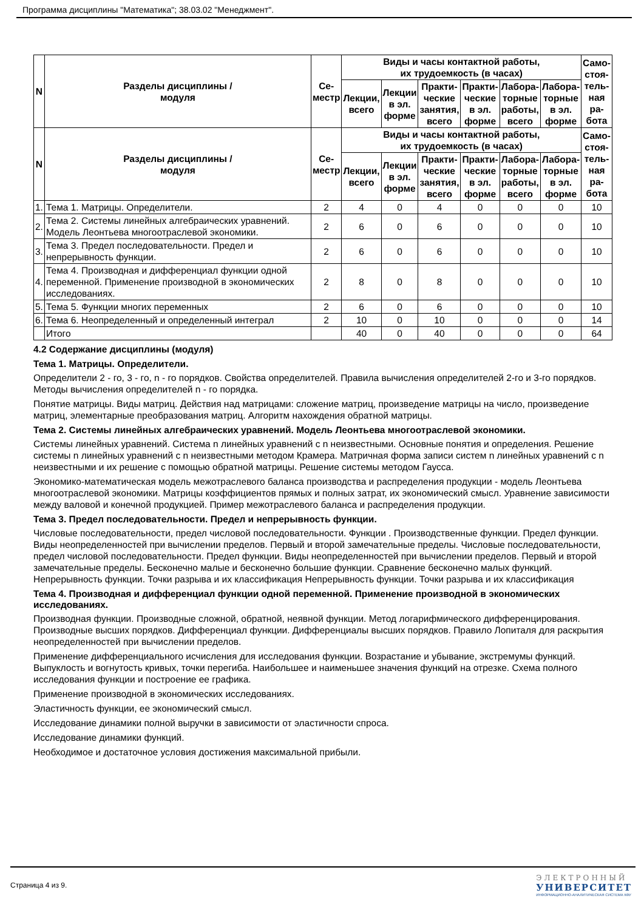Программа дисциплины "Математика"; 38.03.02 "Менеджмент".
| N | Разделы дисциплины / модуля | Се- местр | Виды и часы контактной работы, их трудоемкость (в часах) | | | | | | Само- стоя- тель- ная ра- бота |
| --- | --- | --- | --- | --- | --- | --- | --- | --- | --- |
| | | | Лекции, всего | Лекции в эл. форме | Практи- ческие занятия, всего | Практи- ческие в эл. форме | Лабора- торные работы, всего | Лабора- торные в эл. форме | |
| N | Разделы дисциплины / модуля | Се- местр | Виды и часы контактной работы, их трудоемкость (в часах) | | | | | | Само- стоя- тель- ная ра- бота |
| | | | Лекции, всего | Лекции в эл. форме | Практи- ческие занятия, всего | Практи- ческие в эл. форме | Лабора- торные работы, всего | Лабора- торные в эл. форме | |
| 1. | Тема 1. Матрицы. Определители. | 2 | 4 | 0 | 4 | 0 | 0 | 0 | 10 |
| 2. | Тема 2. Системы линейных алгебраических уравнений. Модель Леонтьева многоотраслевой экономики. | 2 | 6 | 0 | 6 | 0 | 0 | 0 | 10 |
| 3. | Тема 3. Предел последовательности. Предел и непрерывность функции. | 2 | 6 | 0 | 6 | 0 | 0 | 0 | 10 |
| 4. | Тема 4. Производная и дифференциал функции одной переменной. Применение производной в экономических исследованиях. | 2 | 8 | 0 | 8 | 0 | 0 | 0 | 10 |
| 5. | Тема 5. Функции многих переменных | 2 | 6 | 0 | 6 | 0 | 0 | 0 | 10 |
| 6. | Тема 6. Неопределенный и определенный интеграл | 2 | 10 | 0 | 10 | 0 | 0 | 0 | 14 |
| | Итого | | 40 | 0 | 40 | 0 | 0 | 0 | 64 |
4.2 Содержание дисциплины (модуля)
Тема 1. Матрицы. Определители.
Определители 2 - го, 3 - го, n - го порядков. Свойства определителей. Правила вычисления определителей 2-го и 3-го порядков. Методы вычисления определителей n - го порядка.
Понятие матрицы. Виды матриц. Действия над матрицами: сложение матриц, произведение матрицы на число, произведение матриц, элементарные преобразования матриц. Алгоритм нахождения обратной матрицы.
Тема 2. Системы линейных алгебраических уравнений. Модель Леонтьева многоотраслевой экономики.
Системы линейных уравнений. Система n линейных уравнений с n неизвестными. Основные понятия и определения. Решение системы n линейных уравнений с n неизвестными методом Крамера. Матричная форма записи систем n линейных уравнений с n неизвестными и их решение с помощью обратной матрицы. Решение системы методом Гаусса.
Экономико-математическая модель межотраслевого баланса производства и распределения продукции - модель Леонтьева многоотраслевой экономики. Матрицы коэффициентов прямых и полных затрат, их экономический смысл. Уравнение зависимости между валовой и конечной продукцией. Пример межотраслевого баланса и распределения продукции.
Тема 3. Предел последовательности. Предел и непрерывность функции.
Числовые последовательности, предел числовой последовательности. Функции . Производственные функции. Предел функции. Виды неопределенностей при вычислении пределов. Первый и второй замечательные пределы. Числовые последовательности, предел числовой последовательности. Предел функции. Виды неопределенностей при вычислении пределов. Первый и второй замечательные пределы. Бесконечно малые и бесконечно большие функции. Сравнение бесконечно малых функций. Непрерывность функции. Точки разрыва и их классификация Непрерывность функции. Точки разрыва и их классификация
Тема 4. Производная и дифференциал функции одной переменной. Применение производной в экономических исследованиях.
Производная функции. Производные сложной, обратной, неявной функции. Метод логарифмического дифференцирования. Производные высших порядков. Дифференциал функции. Дифференциалы высших порядков. Правило Лопиталя для раскрытия неопределенностей при вычислении пределов.
Применение дифференциального исчисления для исследования функции. Возрастание и убывание, экстремумы функций. Выпуклость и вогнутость кривых, точки перегиба. Наибольшее и наименьшее значения функций на отрезке. Схема полного исследования функции и построение ее графика.
Применение производной в экономических исследованиях.
Эластичность функции, ее экономический смысл.
Исследование динамики полной выручки в зависимости от эластичности спроса.
Исследование динамики функций.
Необходимое и достаточное условия достижения максимальной прибыли.
Страница 4 из 9.
ЭЛЕКТРОННЫЙ
УНИВЕРСИТЕТ
ИНФОРМАЦИОННО-АНАЛИТИЧЕСКАЯ СИСТЕМА КФУ